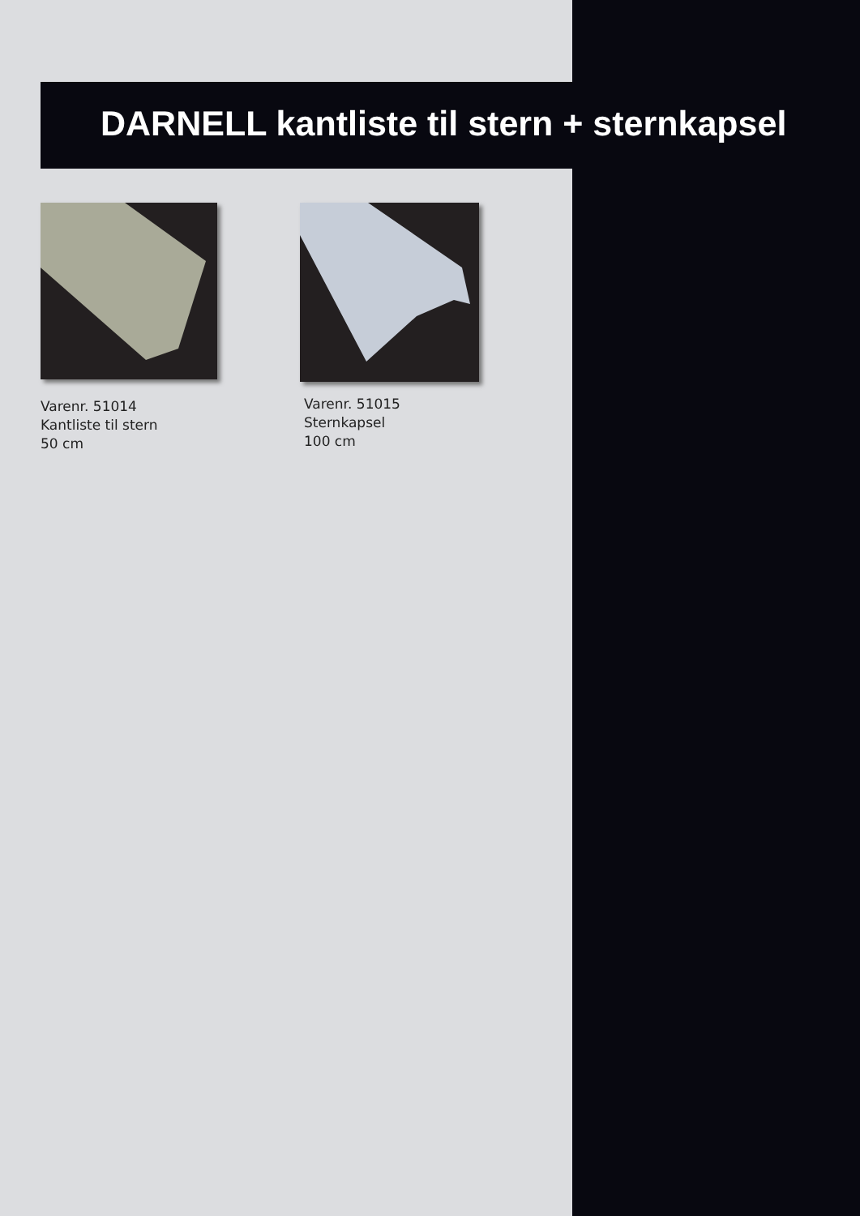DARNELL kantliste til stern + sternkapsel
Varenr. 51014
Kantliste til stern
50 cm
Varenr. 51015
Sternkapsel
100 cm